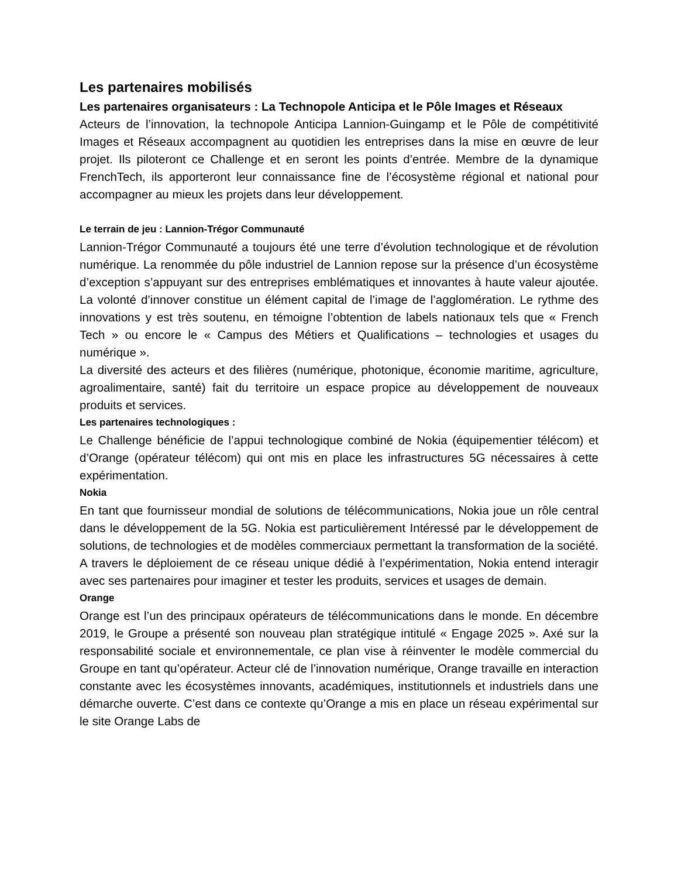Les partenaires mobilisés
Les partenaires organisateurs : La Technopole Anticipa et le Pôle Images et Réseaux
Acteurs de l’innovation, la technopole Anticipa Lannion-Guingamp et le Pôle de compétitivité Images et Réseaux accompagnent au quotidien les entreprises dans la mise en œuvre de leur projet. Ils piloteront ce Challenge et en seront les points d’entrée. Membre de la dynamique FrenchTech, ils apporteront leur connaissance fine de l’écosystème régional et national pour accompagner au mieux les projets dans leur développement.
Le terrain de jeu : Lannion-Trégor Communauté
Lannion-Trégor Communauté a toujours été une terre d’évolution technologique et de révolution numérique. La renommée du pôle industriel de Lannion repose sur la présence d’un écosystème d’exception s’appuyant sur des entreprises emblématiques et innovantes à haute valeur ajoutée. La volonté d’innover constitue un élément capital de l’image de l’agglomération. Le rythme des innovations y est très soutenu, en témoigne l’obtention de labels nationaux tels que « French Tech » ou encore le « Campus des Métiers et Qualifications – technologies et usages du numérique ».
La diversité des acteurs et des filières (numérique, photonique, économie maritime, agriculture, agroalimentaire, santé) fait du territoire un espace propice au développement de nouveaux produits et services.
Les partenaires technologiques :
Le Challenge bénéficie de l’appui technologique combiné de Nokia (équipementier télécom) et d’Orange (opérateur télécom) qui ont mis en place les infrastructures 5G nécessaires à cette expérimentation.
Nokia
En tant que fournisseur mondial de solutions de télécommunications, Nokia joue un rôle central dans le développement de la 5G. Nokia est particulièrement Intéressé par le développement de solutions, de technologies et de modèles commerciaux permettant la transformation de la société. A travers le déploiement de ce réseau unique dédié à l’expérimentation, Nokia entend interagir avec ses partenaires pour imaginer et tester les produits, services et usages de demain.
Orange
Orange est l’un des principaux opérateurs de télécommunications dans le monde. En décembre 2019, le Groupe a présenté son nouveau plan stratégique intitulé « Engage 2025 ». Axé sur la responsabilité sociale et environnementale, ce plan vise à réinventer le modèle commercial du Groupe en tant qu’opérateur. Acteur clé de l’innovation numérique, Orange travaille en interaction constante avec les écosystèmes innovants, académiques, institutionnels et industriels dans une démarche ouverte. C’est dans ce contexte qu’Orange a mis en place un réseau expérimental sur le site Orange Labs de